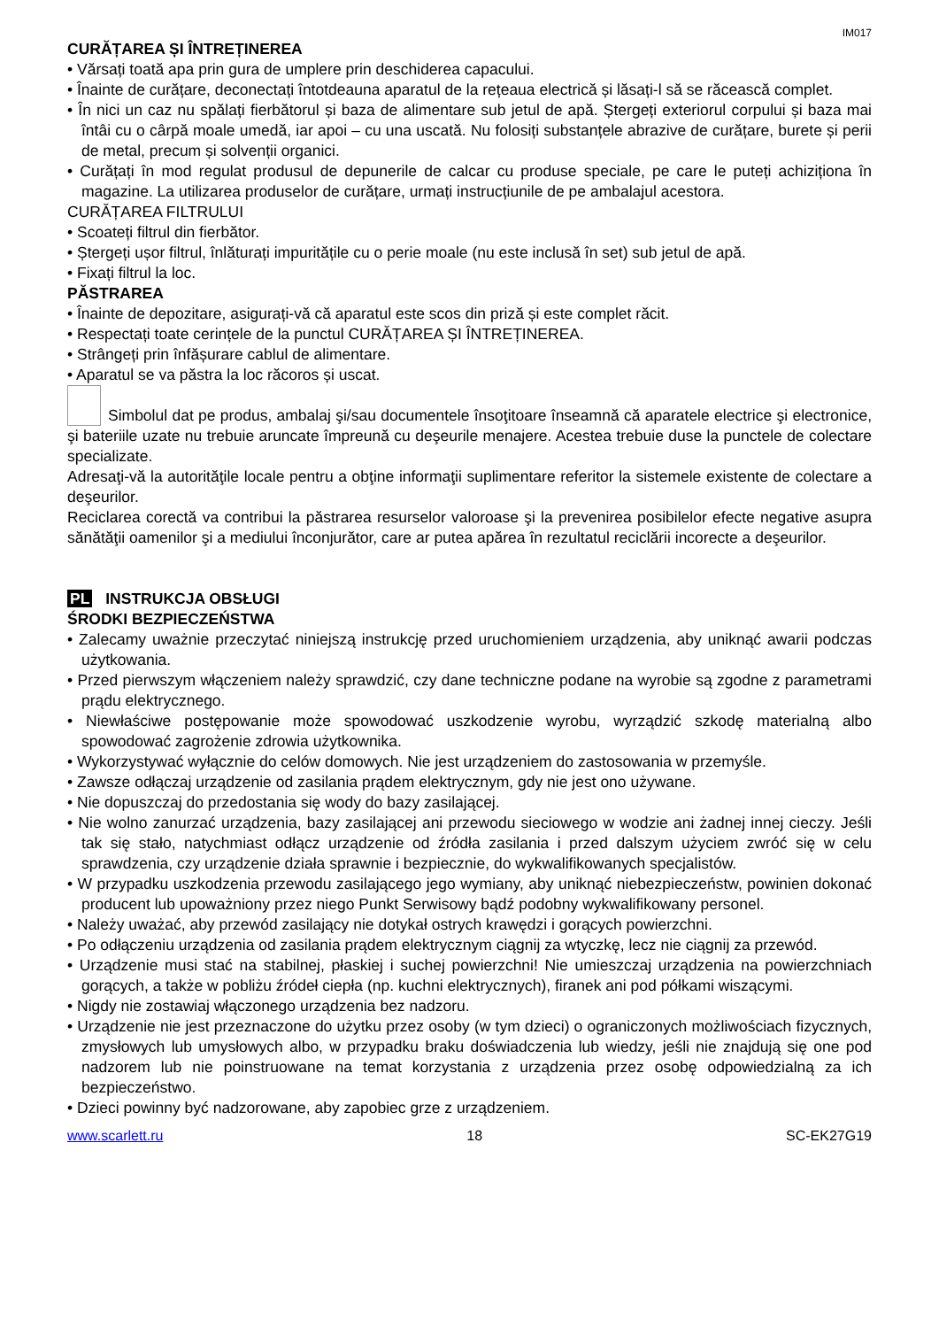IM017
CURĂȚAREA ȘI ÎNTREȚINEREA
• Vărsați toată apa prin gura de umplere prin deschiderea capacului.
• Înainte de curățare, deconectați întotdeauna aparatul de la rețeaua electrică și lăsați-l să se răcească complet.
• În nici un caz nu spălați fierbătorul și baza de alimentare sub jetul de apă. Ștergeți exteriorul corpului și baza mai întâi cu o cârpă moale umedă, iar apoi – cu una uscată. Nu folosiți substanțele abrazive de curățare, burete și perii de metal, precum și solvenții organici.
• Curățați în mod regulat produsul de depunerile de calcar cu produse speciale, pe care le puteți achiziționa în magazine. La utilizarea produselor de curățare, urmați instrucțiunile de pe ambalajul acestora.
CURĂȚAREA FILTRULUI
• Scoateți filtrul din fierbător.
• Ștergeți ușor filtrul, înlăturați impuritățile cu o perie moale (nu este inclusă în set) sub jetul de apă.
• Fixați filtrul la loc.
PĂSTRAREA
• Înainte de depozitare, asigurați-vă că aparatul este scos din priză și este complet răcit.
• Respectați toate cerințele de la punctul CURĂȚAREA ȘI ÎNTREȚINEREA.
• Strângeți prin înfășurare cablul de alimentare.
• Aparatul se va păstra la loc răcoros și uscat.
Simbolul dat pe produs, ambalaj şi/sau documentele însoţitoare înseamnă că aparatele electrice şi electronice, şi bateriile uzate nu trebuie aruncate împreună cu deşeurile menajere. Acestea trebuie duse la punctele de colectare specializate.
Adresaţi-vă la autorităţile locale pentru a obţine informaţii suplimentare referitor la sistemele existente de colectare a deşeurilor.
Reciclarea corectă va contribui la păstrarea resurselor valoroase şi la prevenirea posibilelor efecte negative asupra sănătăţii oamenilor şi a mediului înconjurător, care ar putea apărea în rezultatul reciclării incorecte a deşeurilor.
PL INSTRUKCJA OBSŁUGI
ŚRODKI BEZPIECZEŃSTWA
• Zalecamy uważnie przeczytać niniejszą instrukcję przed uruchomieniem urządzenia, aby uniknąć awarii podczas użytkowania.
• Przed pierwszym włączeniem należy sprawdzić, czy dane techniczne podane na wyrobie są zgodne z parametrami prądu elektrycznego.
• Niewłaściwe postępowanie może spowodować uszkodzenie wyrobu, wyrządzić szkodę materialną albo spowodować zagrożenie zdrowia użytkownika.
• Wykorzystywać wyłącznie do celów domowych. Nie jest urządzeniem do zastosowania w przemyśle.
• Zawsze odłączaj urządzenie od zasilania prądem elektrycznym, gdy nie jest ono używane.
• Nie dopuszczaj do przedostania się wody do bazy zasilającej.
• Nie wolno zanurzać urządzenia, bazy zasilającej ani przewodu sieciowego w wodzie ani żadnej innej cieczy. Jeśli tak się stało, natychmiast odłącz urządzenie od źródła zasilania i przed dalszym użyciem zwróć się w celu sprawdzenia, czy urządzenie działa sprawnie i bezpiecznie, do wykwalifikowanych specjalistów.
• W przypadku uszkodzenia przewodu zasilającego jego wymiany, aby uniknąć niebezpieczeństw, powinien dokonać producent lub upoważniony przez niego Punkt Serwisowy bądź podobny wykwalifikowany personel.
• Należy uważać, aby przewód zasilający nie dotykał ostrych krawędzi i gorących powierzchni.
• Po odłączeniu urządzenia od zasilania prądem elektrycznym ciągnij za wtyczkę, lecz nie ciągnij za przewód.
• Urządzenie musi stać na stabilnej, płaskiej i suchej powierzchni! Nie umieszczaj urządzenia na powierzchniach gorących, a także w pobliżu źródeł ciepła (np. kuchni elektrycznych), firanek ani pod półkami wiszącymi.
• Nigdy nie zostawiaj włączonego urządzenia bez nadzoru.
• Urządzenie nie jest przeznaczone do użytku przez osoby (w tym dzieci) o ograniczonych możliwościach fizycznych, zmysłowych lub umysłowych albo, w przypadku braku doświadczenia lub wiedzy, jeśli nie znajdują się one pod nadzorem lub nie poinstruowane na temat korzystania z urządzenia przez osobę odpowiedzialną za ich bezpieczeństwo.
• Dzieci powinny być nadzorowane, aby zapobiec grze z urządzeniem.
www.scarlett.ru 18 SC-EK27G19